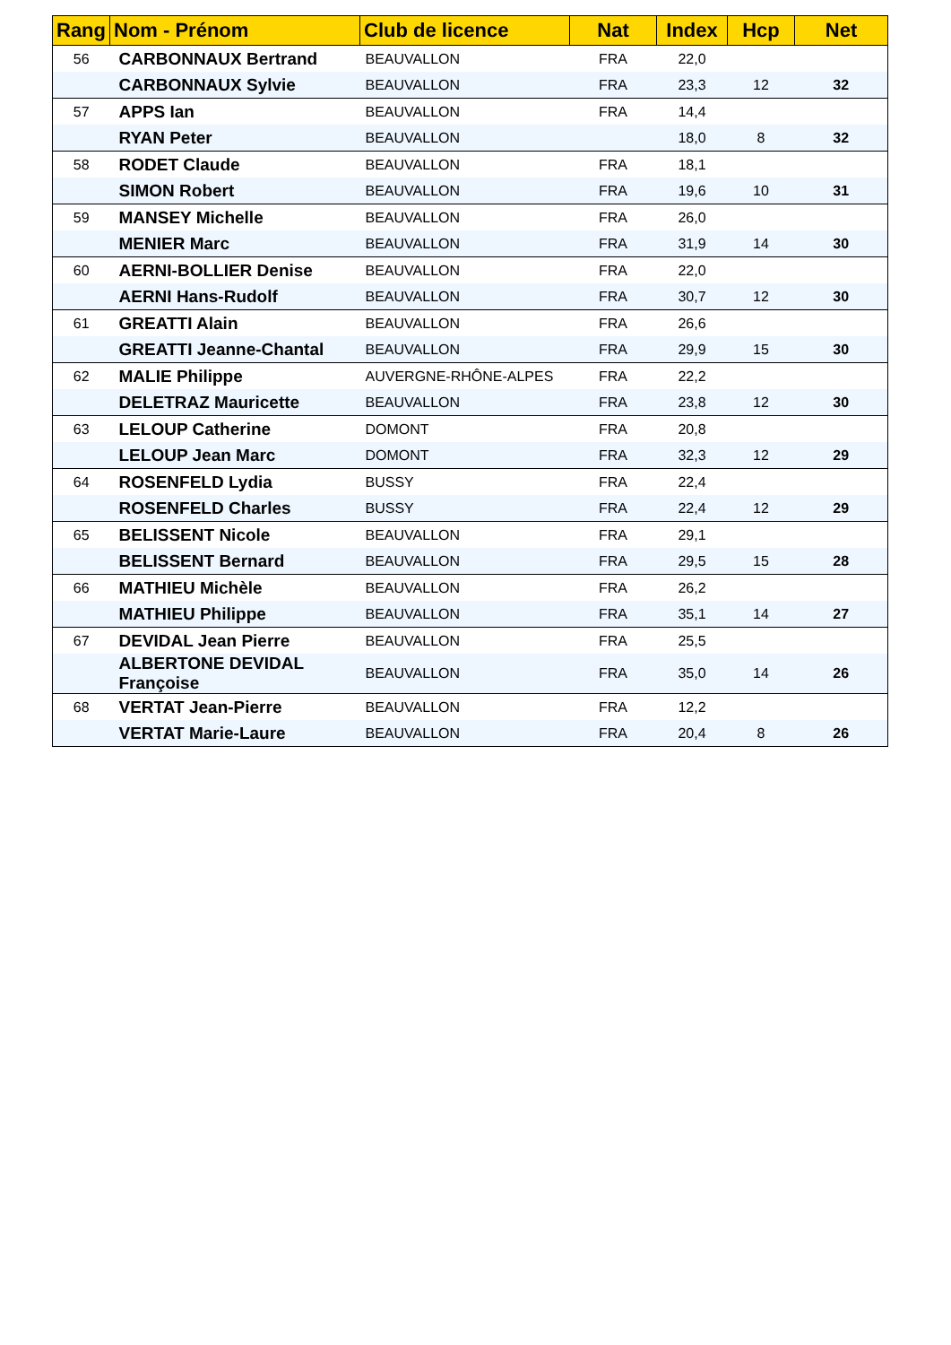| Rang | Nom - Prénom | Club de licence | Nat | Index | Hcp | Net |
| --- | --- | --- | --- | --- | --- | --- |
| 56 | CARBONNAUX Bertrand | BEAUVALLON | FRA | 22,0 | | |
| | CARBONNAUX Sylvie | BEAUVALLON | FRA | 23,3 | 12 | 32 |
| 57 | APPS Ian | BEAUVALLON | FRA | 14,4 | | |
| | RYAN Peter | BEAUVALLON | | 18,0 | 8 | 32 |
| 58 | RODET Claude | BEAUVALLON | FRA | 18,1 | | |
| | SIMON Robert | BEAUVALLON | FRA | 19,6 | 10 | 31 |
| 59 | MANSEY Michelle | BEAUVALLON | FRA | 26,0 | | |
| | MENIER Marc | BEAUVALLON | FRA | 31,9 | 14 | 30 |
| 60 | AERNI-BOLLIER Denise | BEAUVALLON | FRA | 22,0 | | |
| | AERNI Hans-Rudolf | BEAUVALLON | FRA | 30,7 | 12 | 30 |
| 61 | GREATTI Alain | BEAUVALLON | FRA | 26,6 | | |
| | GREATTI Jeanne-Chantal | BEAUVALLON | FRA | 29,9 | 15 | 30 |
| 62 | MALIE Philippe | AUVERGNE-RHÔNE-ALPES | FRA | 22,2 | | |
| | DELETRAZ Mauricette | BEAUVALLON | FRA | 23,8 | 12 | 30 |
| 63 | LELOUP Catherine | DOMONT | FRA | 20,8 | | |
| | LELOUP Jean Marc | DOMONT | FRA | 32,3 | 12 | 29 |
| 64 | ROSENFELD Lydia | BUSSY | FRA | 22,4 | | |
| | ROSENFELD Charles | BUSSY | FRA | 22,4 | 12 | 29 |
| 65 | BELISSENT Nicole | BEAUVALLON | FRA | 29,1 | | |
| | BELISSENT Bernard | BEAUVALLON | FRA | 29,5 | 15 | 28 |
| 66 | MATHIEU Michèle | BEAUVALLON | FRA | 26,2 | | |
| | MATHIEU Philippe | BEAUVALLON | FRA | 35,1 | 14 | 27 |
| 67 | DEVIDAL Jean Pierre | BEAUVALLON | FRA | 25,5 | | |
| | ALBERTONE DEVIDAL Françoise | BEAUVALLON | FRA | 35,0 | 14 | 26 |
| 68 | VERTAT Jean-Pierre | BEAUVALLON | FRA | 12,2 | | |
| | VERTAT Marie-Laure | BEAUVALLON | FRA | 20,4 | 8 | 26 |